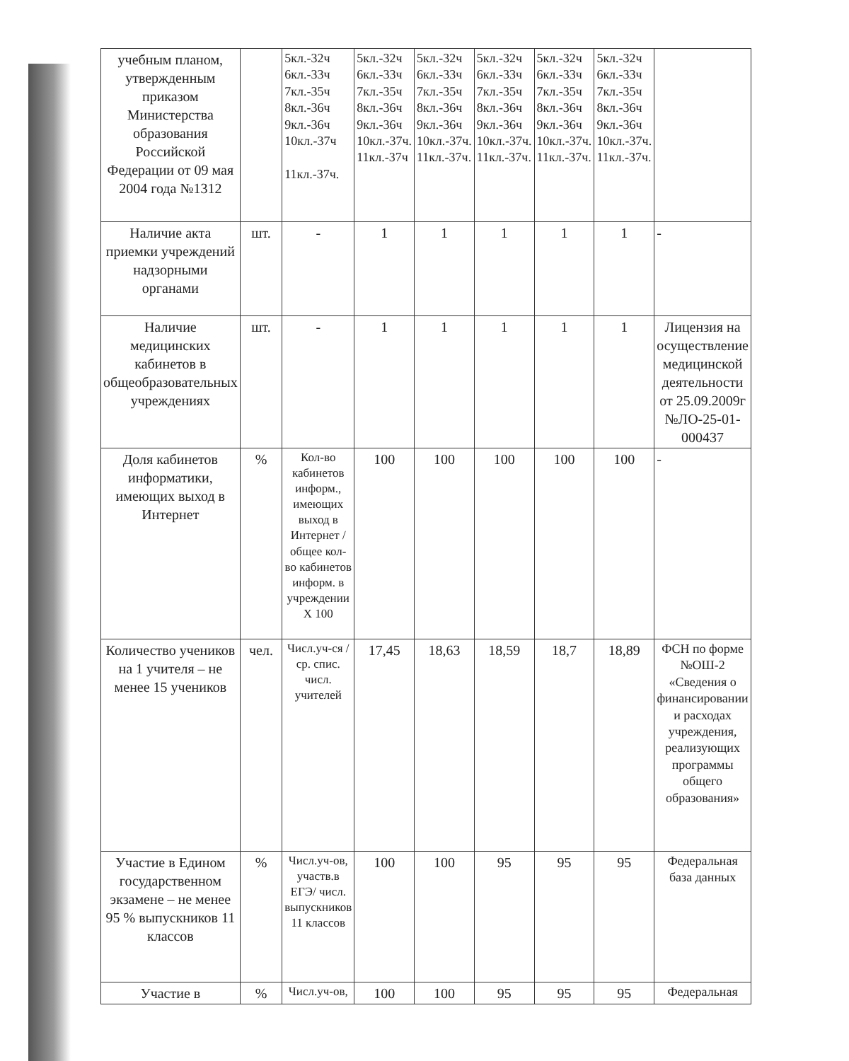| учебным планом, утвержденным приказом Министерства образования Российской Федерации от 09 мая 2004 года №1312 | | 5кл.-32ч 6кл.-33ч 7кл.-35ч 8кл.-36ч 9кл.-36ч 10кл.-37ч 11кл.-37ч. | 5кл.-32ч 6кл.-33ч 7кл.-35ч 8кл.-36ч 9кл.-36ч 10кл.-37ч. 11кл.-37ч | 5кл.-32ч 6кл.-33ч 7кл.-35ч 8кл.-36ч 9кл.-36ч 10кл.-37ч. 11кл.-37ч. | 5кл.-32ч 6кл.-33ч 7кл.-35ч 8кл.-36ч 9кл.-36ч 10кл.-37ч. 11кл.-37ч. | 5кл.-32ч 6кл.-33ч 7кл.-35ч 8кл.-36ч 9кл.-36ч 10кл.-37ч. 11кл.-37ч. | 5кл.-32ч 6кл.-33ч 7кл.-35ч 8кл.-36ч 9кл.-36ч 10кл.-37ч. 11кл.-37ч. | |
| Наличие акта приемки учреждений надзорными органами | шт. | - | 1 | 1 | 1 | 1 | 1 | - |
| Наличие медицинских кабинетов в общеобразовательных учреждениях | шт. | - | 1 | 1 | 1 | 1 | 1 | Лицензия на осуществление медицинской деятельности от 25.09.2009г №ЛО-25-01-000437 |
| Доля кабинетов информатики, имеющих выход в Интернет | % | Кол-во кабинетов информ., имеющих выход в Интернет / общее кол-во кабинетов информ. в учреждении Х 100 | 100 | 100 | 100 | 100 | 100 | - |
| Количество учеников на 1 учителя – не менее 15 учеников | чел. | Числ.уч-ся / ср. спис. числ. учителей | 17,45 | 18,63 | 18,59 | 18,7 | 18,89 | ФСН по форме №ОШ-2 «Сведения о финансировании и расходах учреждения, реализующих программы общего образования» |
| Участие в Едином государственном экзамене – не менее 95 % выпускников 11 классов | % | Числ.уч-ов, участв.в ЕГЭ/ числ. выпускников 11 классов | 100 | 100 | 95 | 95 | 95 | Федеральная база данных |
| Участие в | % | Числ.уч-ов, | 100 | 100 | 95 | 95 | 95 | Федеральная |